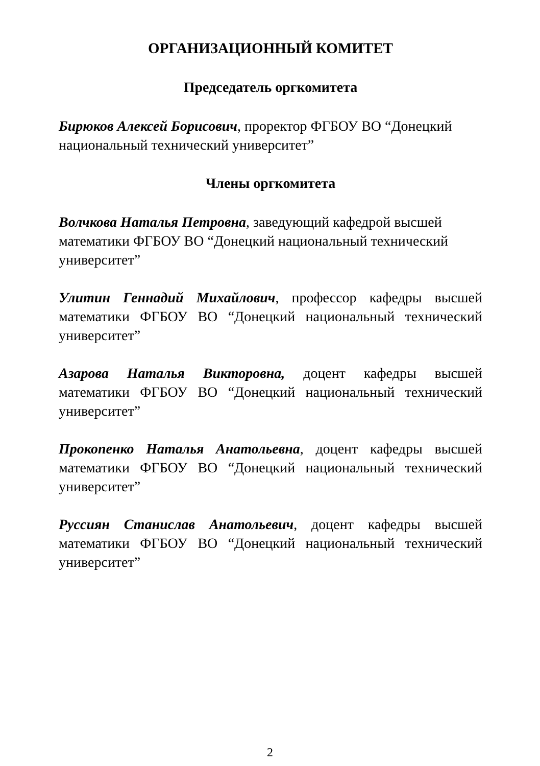ОРГАНИЗАЦИОННЫЙ КОМИТЕТ
Председатель оргкомитета
Бирюков Алексей Борисович, проректор ФГБОУ ВО “Донецкий национальный технический университет”
Члены оргкомитета
Волчкова Наталья Петровна, заведующий кафедрой высшей математики ФГБОУ ВО “Донецкий национальный технический университет”
Улитин Геннадий Михайлович, профессор кафедры высшей математики ФГБОУ ВО “Донецкий национальный технический университет”
Азарова Наталья Викторовна, доцент кафедры высшей математики ФГБОУ ВО “Донецкий национальный технический университет”
Прокопенко Наталья Анатольевна, доцент кафедры высшей математики ФГБОУ ВО “Донецкий национальный технический университет”
Руссиян Станислав Анатольевич, доцент кафедры высшей математики ФГБОУ ВО “Донецкий национальный технический университет”
2